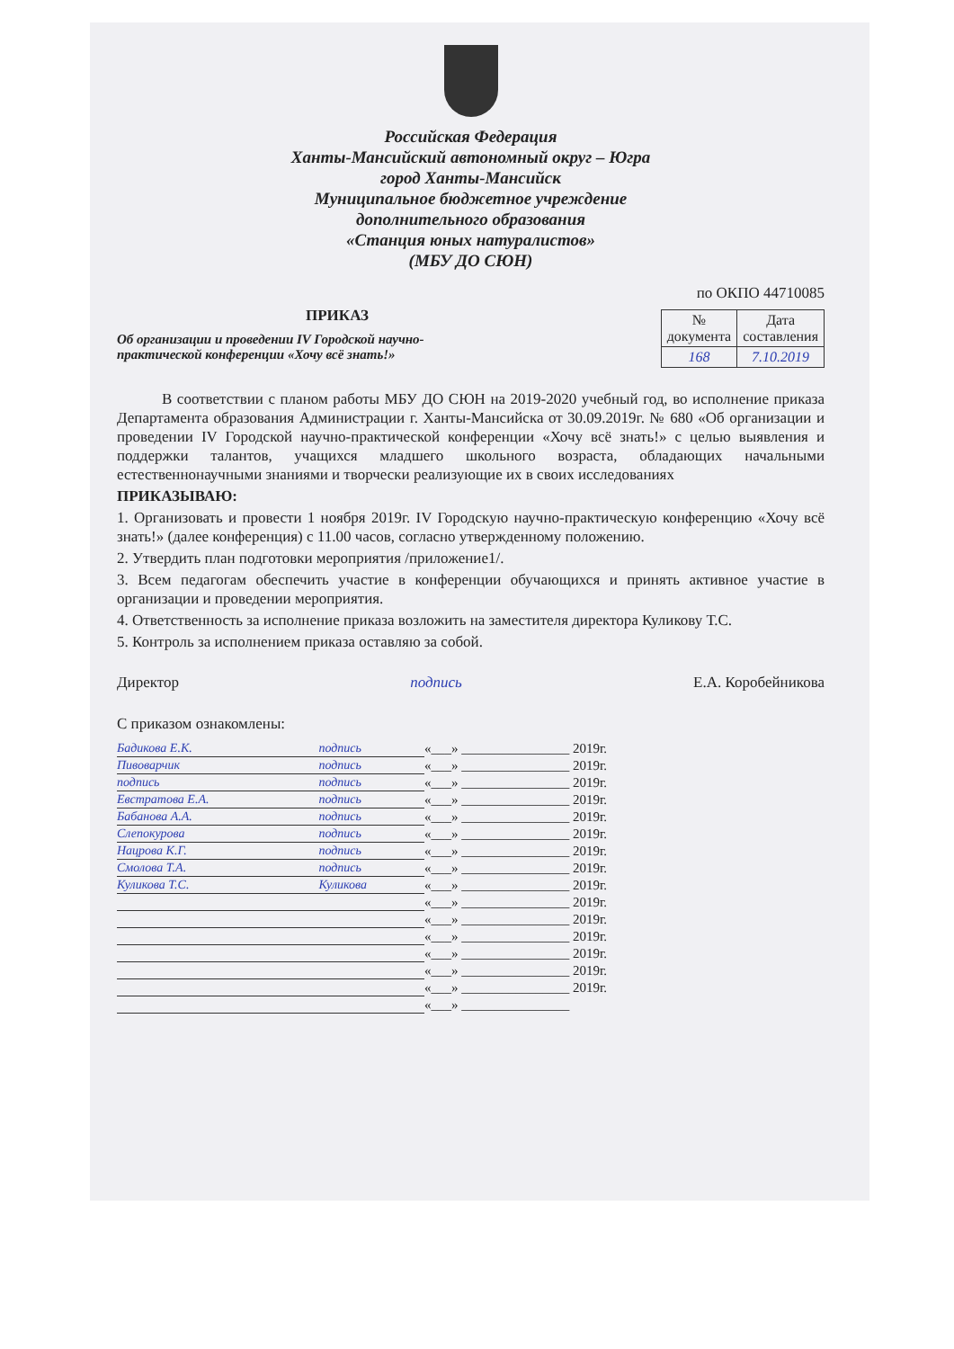Российская Федерация
Ханты-Мансийский автономный округ – Югра
город Ханты-Мансийск
Муниципальное бюджетное учреждение
дополнительного образования
«Станция юных натуралистов»
(МБУ ДО СЮН)
по ОКПО 44710085
ПРИКАЗ
| № документа | Дата составления |
| 168 | 7.10.2019 |
Об организации и проведении IV Городской научно-практической конференции «Хочу всё знать!»
В соответствии с планом работы МБУ ДО СЮН на 2019-2020 учебный год, во исполнение приказа Департамента образования Администрации г. Ханты-Мансийска от 30.09.2019г. № 680 «Об организации и проведении IV Городской научно-практической конференции «Хочу всё знать!» с целью выявления и поддержки талантов, учащихся младшего школьного возраста, обладающих начальными естественнонаучными знаниями и творчески реализующие их в своих исследованиях
ПРИКАЗЫВАЮ:
1. Организовать и провести 1 ноября 2019г. IV Городскую научно-практическую конференцию «Хочу всё знать!» (далее конференция) с 11.00 часов, согласно утвержденному положению.
2. Утвердить план подготовки мероприятия /приложение1/.
3. Всем педагогам обеспечить участие в конференции обучающихся и принять активное участие в организации и проведении мероприятия.
4. Ответственность за исполнение приказа возложить на заместителя директора Куликову Т.С.
5. Контроль за исполнением приказа оставляю за собой.
Директор подпись Е.А. Коробейникова
С приказом ознакомлены:
| Бадикова Е.К. | | подпись | «___» ________________ 2019г. |
| Пивоварчик | | подпись | «___» ________________ 2019г. |
| подпись | | подпись | «___» ________________ 2019г. |
| Евстратова Е.А. | | подпись | «___» ________________ 2019г. |
| Бабанова А.А. | | подпись | «___» ________________ 2019г. |
| Слепокурова | | подпись | «___» ________________ 2019г. |
| Нацрова К.Г. | | подпись | «___» ________________ 2019г. |
| Смолова Т.А. | | подпись | «___» ________________ 2019г. |
| Куликова Т.С. | | Куликова | «___» ________________ 2019г. |
| | | | «___» ________________ 2019г. |
| | | | «___» ________________ 2019г. |
| | | | «___» ________________ 2019г. |
| | | | «___» ________________ 2019г. |
| | | | «___» ________________ 2019г. |
| | | | «___» ________________ 2019г. |
| | | | «___» ________________ |